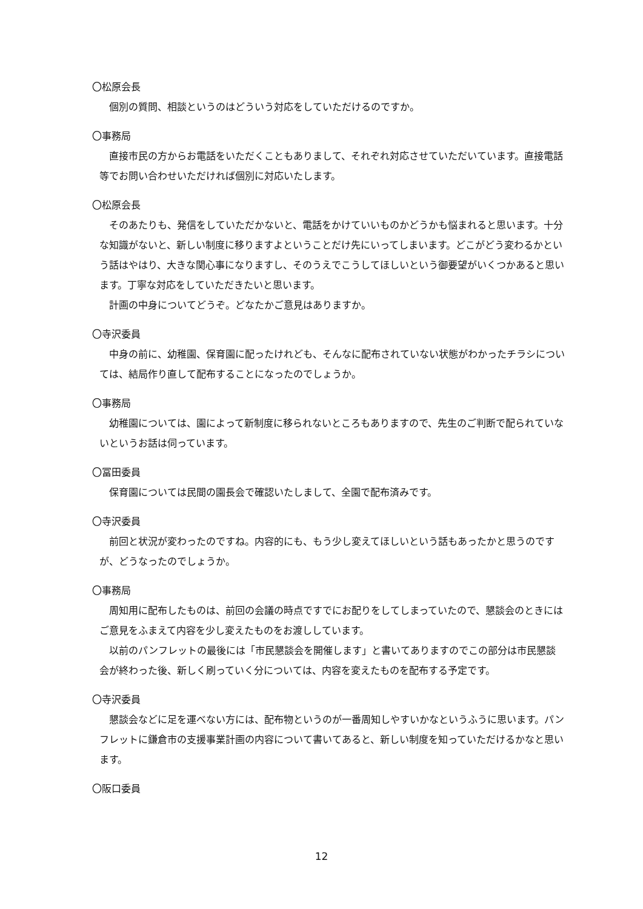〇松原会長
個別の質問、相談というのはどういう対応をしていただけるのですか。
〇事務局
直接市民の方からお電話をいただくこともありまして、それぞれ対応させていただいています。直接電話等でお問い合わせいただければ個別に対応いたします。
〇松原会長
そのあたりも、発信をしていただかないと、電話をかけていいものかどうかも悩まれると思います。十分な知識がないと、新しい制度に移りますよということだけ先にいってしまいます。どこがどう変わるかという話はやはり、大きな関心事になりますし、そのうえでこうしてほしいという御要望がいくつかあると思います。丁寧な対応をしていただきたいと思います。
計画の中身についてどうぞ。どなたかご意見はありますか。
〇寺沢委員
中身の前に、幼稚園、保育園に配ったけれども、そんなに配布されていない状態がわかったチラシについては、結局作り直して配布することになったのでしょうか。
〇事務局
幼稚園については、園によって新制度に移られないところもありますので、先生のご判断で配られていないというお話は伺っています。
〇冨田委員
保育園については民間の園長会で確認いたしまして、全園で配布済みです。
〇寺沢委員
前回と状況が変わったのですね。内容的にも、もう少し変えてほしいという話もあったかと思うのですが、どうなったのでしょうか。
〇事務局
周知用に配布したものは、前回の会議の時点ですでにお配りをしてしまっていたので、懇談会のときにはご意見をふまえて内容を少し変えたものをお渡ししています。
以前のパンフレットの最後には「市民懇談会を開催します」と書いてありますのでこの部分は市民懇談会が終わった後、新しく刷っていく分については、内容を変えたものを配布する予定です。
〇寺沢委員
懇談会などに足を運べない方には、配布物というのが一番周知しやすいかなというふうに思います。パンフレットに鎌倉市の支援事業計画の内容について書いてあると、新しい制度を知っていただけるかなと思います。
〇阪口委員
12